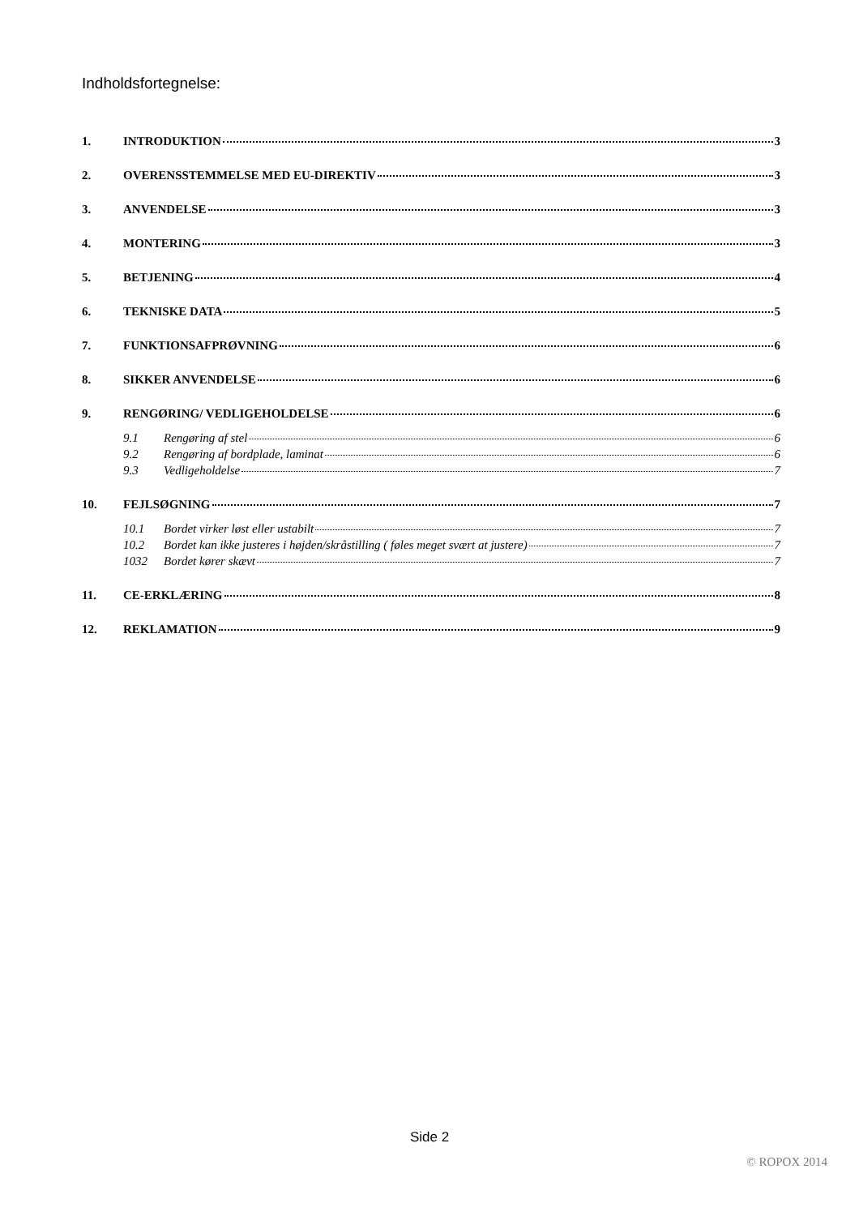Indholdsfortegnelse:
1. INTRODUKTION 3
2. OVERENSSTEMMELSE MED EU-DIREKTIV 3
3. ANVENDELSE 3
4. MONTERING 3
5. BETJENING 4
6. TEKNISKE DATA 5
7. FUNKTIONSAFPRØVNING 6
8. SIKKER ANVENDELSE 6
9. RENGØRING/ VEDLIGEHOLDELSE 6
9.1 Rengøring af stel 6
9.2 Rengøring af bordplade, laminat 6
9.3 Vedligeholdelse 7
10. FEJLSØGNING 7
10.1 Bordet virker løst eller ustabilt 7
10.2 Bordet kan ikke justeres i højden/skråstilling ( føles meget svært at justere) 7
1032 Bordet kører skævt 7
11. CE-ERKLÆRING 8
12. REKLAMATION 9
Side 2
© ROPOX 2014